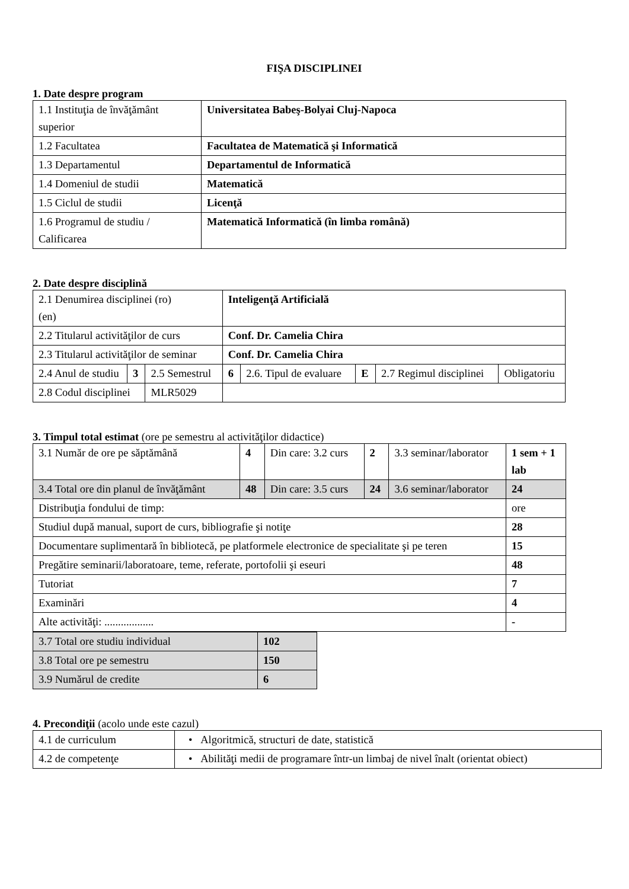FIŞA DISCIPLINEI
1. Date despre program
| 1.1 Instituţia de învăţământ superior | Universitatea Babeş-Bolyai Cluj-Napoca |
| 1.2 Facultatea | Facultatea de Matematică şi Informatică |
| 1.3 Departamentul | Departamentul de Informatică |
| 1.4 Domeniul de studii | Matematică |
| 1.5 Ciclul de studii | Licenţă |
| 1.6 Programul de studiu / Calificarea | Matematică Informatică (în limba română) |
2. Date despre disciplină
| 2.1 Denumirea disciplinei (ro) (en) | | | | Inteligenţă Artificială | | | | |
| 2.2 Titularul activităţilor de curs | | | | Conf. Dr. Camelia Chira | | | | |
| 2.3 Titularul activităţilor de seminar | | | | Conf. Dr. Camelia Chira | | | | |
| 2.4 Anul de studiu | 3 | 2.5 Semestrul | | 6 | 2.6. Tipul de evaluare | E | 2.7 Regimul disciplinei | Obligatoriu |
| 2.8 Codul disciplinei | | | MLR5029 | | | | | |
3. Timpul total estimat (ore pe semestru al activităţilor didactice)
| 3.1 Număr de ore pe săptămână | 4 | Din care: 3.2 curs | 2 | 3.3 seminar/laborator | 1 sem + 1 lab |
| 3.4 Total ore din planul de învăţământ | 48 | Din care: 3.5 curs | 24 | 3.6 seminar/laborator | 24 |
| Distribuţia fondului de timp: | | | | | ore |
| Studiul după manual, suport de curs, bibliografie şi notiţe | | | | | 28 |
| Documentare suplimentară în bibliotecă, pe platformele electronice de specialitate şi pe teren | | | | | 15 |
| Pregătire seminarii/laboratoare, teme, referate, portofolii şi eseuri | | | | | 48 |
| Tutoriat | | | | | 7 |
| Examinări | | | | | 4 |
| Alte activităţi: .................. | | | | | - |
| 3.7 Total ore studiu individual | 102 |
| 3.8 Total ore pe semestru | 150 |
| 3.9 Numărul de credite | 6 |
4. Precondiţii (acolo unde este cazul)
| 4.1 de curriculum | • Algoritmică, structuri de date, statistică |
| 4.2 de competenţe | • Abilităţi medii de programare într-un limbaj de nivel înalt (orientat obiect) |